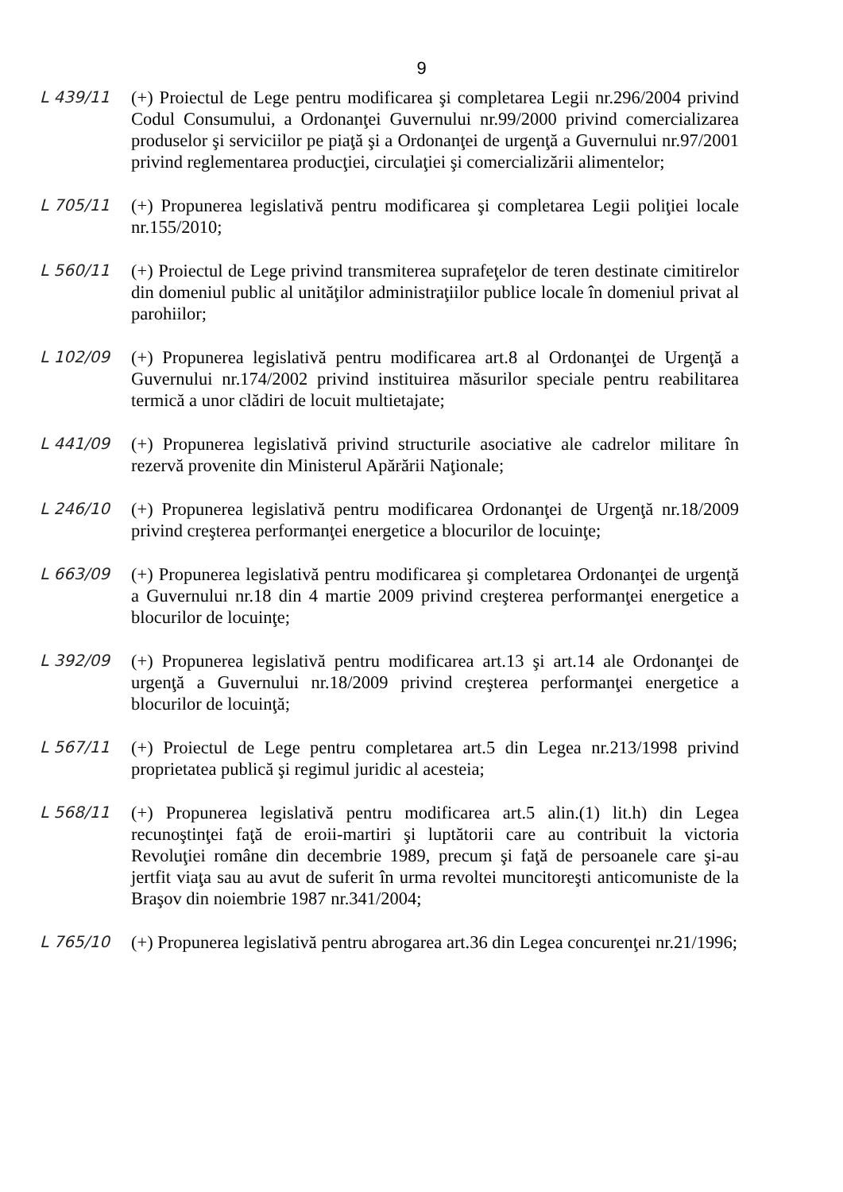9
L 439/11 (+) Proiectul de Lege pentru modificarea şi completarea Legii nr.296/2004 privind Codul Consumului, a Ordonanţei Guvernului nr.99/2000 privind comercializarea produselor şi serviciilor pe piaţă şi a Ordonanţei de urgenţă a Guvernului nr.97/2001 privind reglementarea producţiei, circulaţiei şi comercializării alimentelor;
L 705/11 (+) Propunerea legislativă pentru modificarea şi completarea Legii poliţiei locale nr.155/2010;
L 560/11 (+) Proiectul de Lege privind transmiterea suprafeţelor de teren destinate cimitirelor din domeniul public al unităţilor administraţiilor publice locale în domeniul privat al parohiilor;
L 102/09 (+) Propunerea legislativă pentru modificarea art.8 al Ordonanţei de Urgenţă a Guvernului nr.174/2002 privind instituirea măsurilor speciale pentru reabilitarea termică a unor clădiri de locuit multietajate;
L 441/09 (+) Propunerea legislativă privind structurile asociative ale cadrelor militare în rezervă provenite din Ministerul Apărării Naţionale;
L 246/10 (+) Propunerea legislativă pentru modificarea Ordonanţei de Urgenţă nr.18/2009 privind creşterea performanţei energetice a blocurilor de locuinţe;
L 663/09 (+) Propunerea legislativă pentru modificarea şi completarea Ordonanţei de urgenţă a Guvernului nr.18 din 4 martie 2009 privind creşterea performanţei energetice a blocurilor de locuinţe;
L 392/09 (+) Propunerea legislativă pentru modificarea art.13 şi art.14 ale Ordonanţei de urgenţă a Guvernului nr.18/2009 privind creşterea performanţei energetice a blocurilor de locuinţă;
L 567/11 (+) Proiectul de Lege pentru completarea art.5 din Legea nr.213/1998 privind proprietatea publică şi regimul juridic al acesteia;
L 568/11 (+) Propunerea legislativă pentru modificarea art.5 alin.(1) lit.h) din Legea recunoştinţei faţă de eroii-martiri şi luptătorii care au contribuit la victoria Revoluţiei române din decembrie 1989, precum şi faţă de persoanele care şi-au jertfit viaţa sau au avut de suferit în urma revoltei muncitoreşti anticomuniste de la Braşov din noiembrie 1987 nr.341/2004;
L 765/10 (+) Propunerea legislativă pentru abrogarea art.36 din Legea concurenţei nr.21/1996;